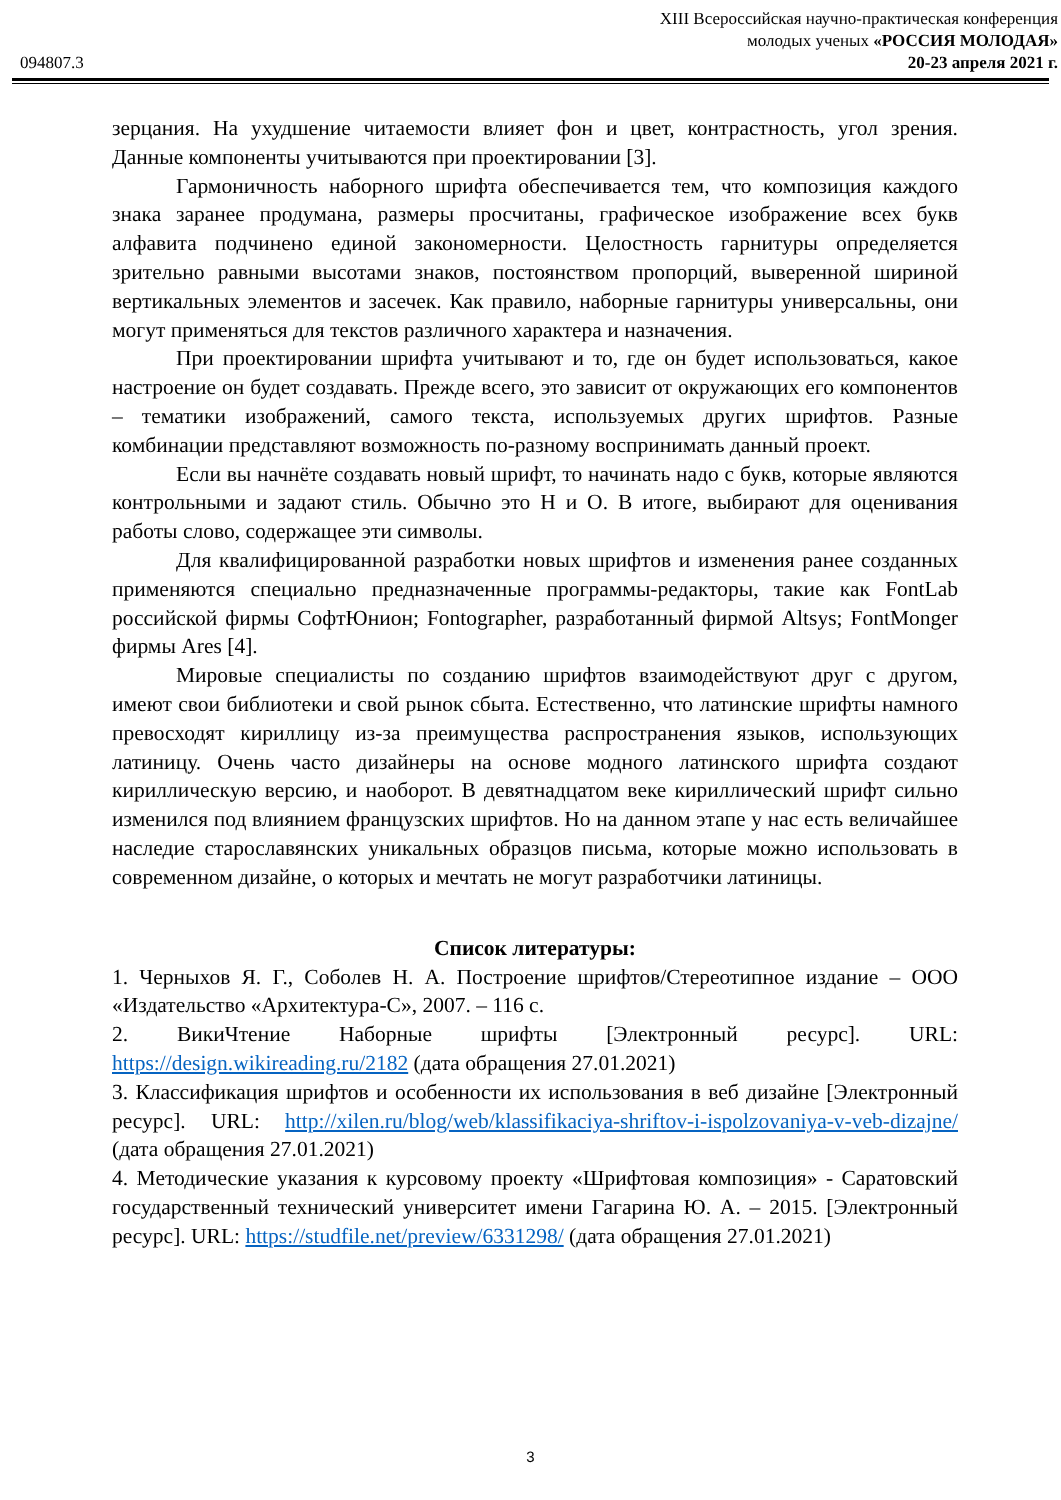XIII Всероссийская научно-практическая конференция
молодых ученых «РОССИЯ МОЛОДАЯ»
20-23 апреля 2021 г.
094807.3
зерцания. На ухудшение читаемости влияет фон и цвет, контрастность, угол зрения. Данные компоненты учитываются при проектировании [3].
Гармоничность наборного шрифта обеспечивается тем, что композиция каждого знака заранее продумана, размеры просчитаны, графическое изображение всех букв алфавита подчинено единой закономерности. Целостность гарнитуры определяется зрительно равными высотами знаков, постоянством пропорций, выверенной шириной вертикальных элементов и засечек. Как правило, наборные гарнитуры универсальны, они могут применяться для текстов различного характера и назначения.
При проектировании шрифта учитывают и то, где он будет использоваться, какое настроение он будет создавать. Прежде всего, это зависит от окружающих его компонентов – тематики изображений, самого текста, используемых других шрифтов. Разные комбинации представляют возможность по-разному воспринимать данный проект.
Если вы начнёте создавать новый шрифт, то начинать надо с букв, которые являются контрольными и задают стиль. Обычно это Н и О. В итоге, выбирают для оценивания работы слово, содержащее эти символы.
Для квалифицированной разработки новых шрифтов и изменения ранее созданных применяются специально предназначенные программы-редакторы, такие как FontLab российской фирмы СофтЮнион; Fontographer, разработанный фирмой Altsys; FontMonger фирмы Ares [4].
Мировые специалисты по созданию шрифтов взаимодействуют друг с другом, имеют свои библиотеки и свой рынок сбыта. Естественно, что латинские шрифты намного превосходят кириллицу из-за преимущества распространения языков, использующих латиницу. Очень часто дизайнеры на основе модного латинского шрифта создают кириллическую версию, и наоборот. В девятнадцатом веке кириллический шрифт сильно изменился под влиянием французских шрифтов. Но на данном этапе у нас есть величайшее наследие старославянских уникальных образцов письма, которые можно использовать в современном дизайне, о которых и мечтать не могут разработчики латиницы.
Список литературы:
1. Черныхов Я. Г., Соболев Н. А. Построение шрифтов/Стереотипное издание – ООО «Издательство «Архитектура-С», 2007. – 116 с.
2. ВикиЧтение Наборные шрифты [Электронный ресурс]. URL: https://design.wikireading.ru/2182 (дата обращения 27.01.2021)
3. Классификация шрифтов и особенности их использования в веб дизайне [Электронный ресурс]. URL: http://xilen.ru/blog/web/klassifikaciya-shriftov-i-ispolzovaniya-v-veb-dizajne/ (дата обращения 27.01.2021)
4. Методические указания к курсовому проекту «Шрифтовая композиция» - Саратовский государственный технический университет имени Гагарина Ю. А. – 2015. [Электронный ресурс]. URL: https://studfile.net/preview/6331298/ (дата обращения 27.01.2021)
3